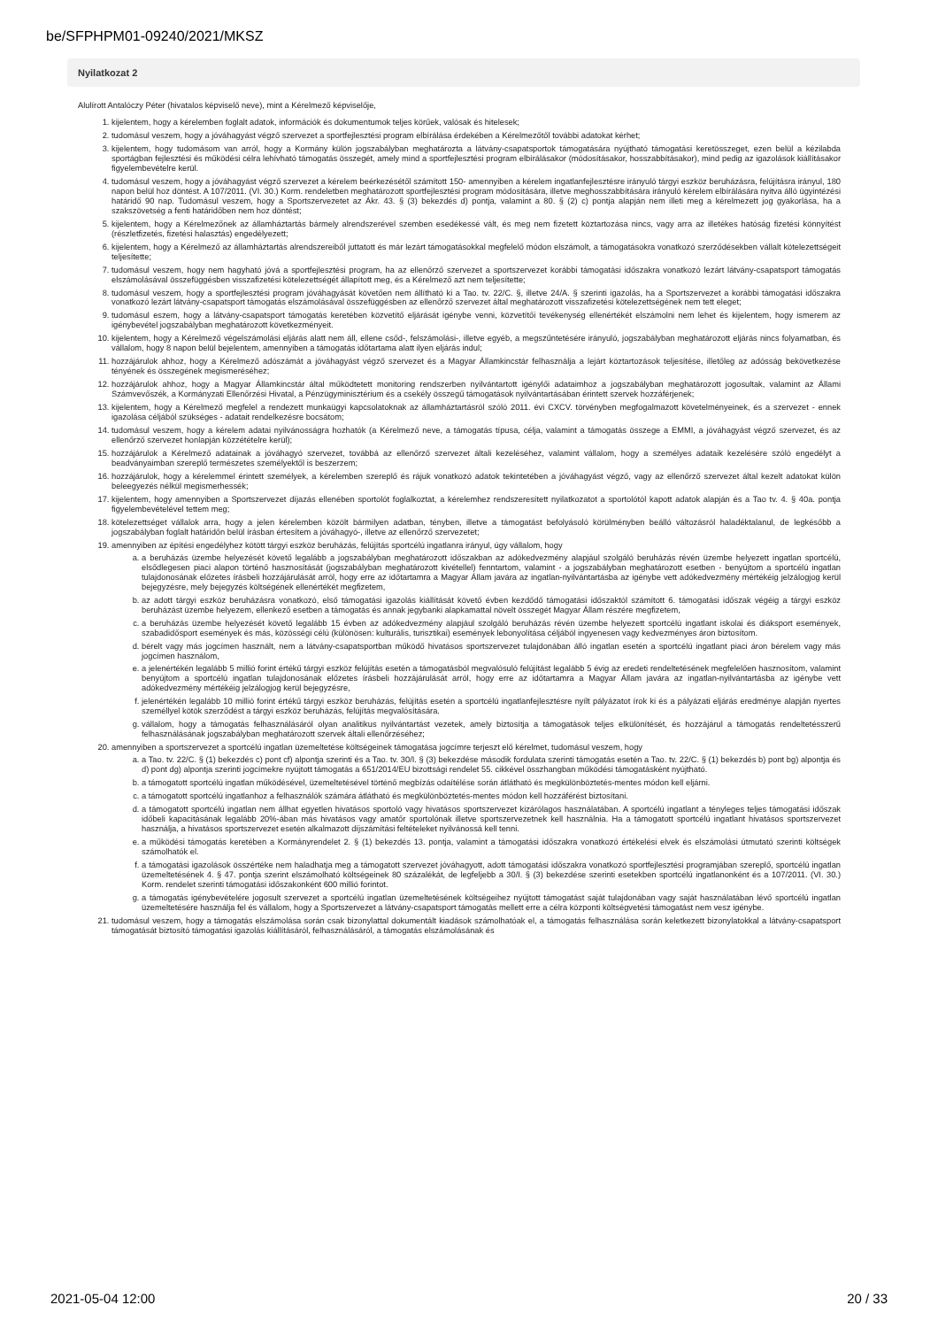be/SFPHPM01-09240/2021/MKSZ
Nyilatkozat 2
Alulírott Antalóczy Péter (hivatalos képviselő neve), mint a Kérelmező képviselője,
1. kijelentem, hogy a kérelemben foglalt adatok, információk és dokumentumok teljes körűek, valósak és hitelesek;
2. tudomásul veszem, hogy a jóváhagyást végző szervezet a sportfejlesztési program elbírálása érdekében a Kérelmezőtől további adatokat kérhet;
3. kijelentem, hogy tudomásom van arról, hogy a Kormány külön jogszabályban meghatározta a látvány-csapatsportok támogatására nyújtható támogatási keretösszeget, ezen belül a kézilabda sportágban fejlesztési és működési célra lehívható támogatás összegét, amely mind a sportfejlesztési program elbírálásakor (módosításakor, hosszabbításakor), mind pedig az igazolások kiállításakor figyelembevételre kerül.
4. tudomásul veszem, hogy a jóváhagyást végző szervezet a kérelem beérkezésétől számított 150- amennyiben a kérelem ingatlanfejlesztésre irányuló tárgyi eszköz beruházásra, felújításra irányul, 180 napon belül hoz döntést. A 107/2011. (VI. 30.) Korm. rendeletben meghatározott sportfejlesztési program módosítására, illetve meghosszabbítására irányuló kérelem elbírálására nyitva álló ügyintézési határidő 90 nap. Tudomásul veszem, hogy a Sportszervezetet az Ákr. 43. § (3) bekezdés d) pontja, valamint a 80. § (2) c) pontja alapján nem illeti meg a kérelmezett jog gyakorlása, ha a szakszövetség a fenti határidőben nem hoz döntést;
5. kijelentem, hogy a Kérelmezőnek az államháztartás bármely alrendszerével szemben esedékessé vált, és meg nem fizetett köztartozása nincs, vagy arra az illetékes hatóság fizetési könnyítést (részletfizetés, fizetési halasztás) engedélyezett;
6. kijelentem, hogy a Kérelmező az államháztartás alrendszereiből juttatott és már lezárt támogatásokkal megfelelő módon elszámolt, a támogatásokra vonatkozó szerződésekben vállalt kötelezettségeit teljesítette;
7. tudomásul veszem, hogy nem hagyható jóvá a sportfejlesztési program, ha az ellenőrző szervezet a sportszervezet korábbi támogatási időszakra vonatkozó lezárt látvány-csapatsport támogatás elszámolásával összefüggésben visszafizetési kötelezettségét állapított meg, és a Kérelmező azt nem teljesítette;
8. tudomásul veszem, hogy a sportfejlesztési program jóváhagyását követően nem állítható ki a Tao. tv. 22/C. §, illetve 24/A. § szerinti igazolás, ha a Sportszervezet a korábbi támogatási időszakra vonatkozó lezárt látvány-csapatsport támogatás elszámolásával összefüggésben az ellenőrző szervezet által meghatározott visszafizetési kötelezettségének nem tett eleget;
9. tudomásul eszem, hogy a látvány-csapatsport támogatás keretében közvetítő eljárását igénybe venni, közvetítői tevékenység ellenértékét elszámolni nem lehet és kijelentem, hogy ismerem az igénybevétel jogszabályban meghatározott következményeit.
10. kijelentem, hogy a Kérelmező végelszámolási eljárás alatt nem áll, ellene csőd-, felszámolási-, illetve egyéb, a megszűntetésére irányuló, jogszabályban meghatározott eljárás nincs folyamatban, és vállalom, hogy 8 napon belül bejelentem, amennyiben a támogatás időtartama alatt ilyen eljárás indul;
11. hozzájárulok ahhoz, hogy a Kérelmező adószámát a jóváhagyást végző szervezet és a Magyar Államkincstár felhasználja a lejárt köztartozások teljesítése, illetőleg az adósság bekövetkezése tényének és összegének megismeréséhez;
12. hozzájárulok ahhoz, hogy a Magyar Államkincstár által működtetett monitoring rendszerben nyilvántartott igénylői adataimhoz a jogszabályban meghatározott jogosultak, valamint az Állami Számvevőszék, a Kormányzati Ellenőrzési Hivatal, a Pénzügyminisztérium és a csekély összegű támogatások nyilvántartásában érintett szervek hozzáférjenek;
13. kijelentem, hogy a Kérelmező megfelel a rendezett munkaügyi kapcsolatoknak az államháztartásról szóló 2011. évi CXCV. törvényben megfogalmazott követelményeinek, és a szervezet - ennek igazolása céljából szükséges - adatait rendelkezésre bocsátom;
14. tudomásul veszem, hogy a kérelem adatai nyilvánosságra hozhatók (a Kérelmező neve, a támogatás típusa, célja, valamint a támogatás összege a EMMI, a jóváhagyást végző szervezet, és az ellenőrző szervezet honlapján közzétételre kerül);
15. hozzájárulok a Kérelmező adatainak a jóváhagyó szervezet, továbbá az ellenőrző szervezet általi kezeléséhez, valamint vállalom, hogy a személyes adataik kezelésére szóló engedélyt a beadványaimban szereplő természetes személyektől is beszerzem;
16. hozzájárulok, hogy a kérelemmel érintett személyek, a kérelemben szereplő és rájuk vonatkozó adatok tekintetében a jóváhagyást végző, vagy az ellenőrző szervezet által kezelt adatokat külön beleegyezés nélkül megismerhessék;
17. kijelentem, hogy amennyiben a Sportszervezet díjazás ellenében sportolót foglalkoztat, a kérelemhez rendszeresített nyilatkozatot a sportolótól kapott adatok alapján és a Tao tv. 4. § 40a. pontja figyelembevételével tettem meg;
18. kötelezettséget vállalok arra, hogy a jelen kérelemben közölt bármilyen adatban, tényben, illetve a támogatást befolyásoló körülményben beálló változásról haladéktalanul, de legkésőbb a jogszabályban foglalt határidőn belül írásban értesítem a jóváhagyó-, illetve az ellenőrző szervezetet;
19. amennyiben az építési engedélyhez kötött tárgyi eszköz beruházás, felújítás sportcélú ingatlanra irányul, úgy vállalom, hogy
a. a beruházás üzembe helyezését követő legalább a jogszabályban meghatározott időszakban az adókedvezmény alapjául szolgáló beruházás révén üzembe helyezett ingatlan sportcélú, elsődlegesen piaci alapon történő hasznosítását (jogszabályban meghatározott kivétellel) fenntartom, valamint - a jogszabályban meghatározott esetben - benyújtom a sportcélú ingatlan tulajdonosának előzetes írásbeli hozzájárulását arról, hogy erre az időtartamra a Magyar Állam javára az ingatlan-nyilvántartásba az igénybe vett adókedvezmény mértékéig jelzálogjog kerül bejegyzésre, mely bejegyzés költségének ellenértékét megfizetem,
b. az adott tárgyi eszköz beruházásra vonatkozó, első támogatási igazolás kiállítását követő évben kezdődő támogatási időszaktól számított 6. támogatási időszak végéig a tárgyi eszköz beruházást üzembe helyezem, ellenkező esetben a támogatás és annak jegybanki alapkamattal növelt összegét Magyar Állam részére megfizetem,
c. a beruházás üzembe helyezését követő legalább 15 évben az adókedvezmény alapjául szolgáló beruházás révén üzembe helyezett sportcélú ingatlant iskolai és diáksport események, szabadidősport események és más, közösségi célú (különösen: kulturális, turisztikai) események lebonyolítása céljából ingyenesen vagy kedvezményes áron biztosítom.
d. bérelt vagy más jogcímen használt, nem a látvány-csapatsportban működő hivatásos sportszervezet tulajdonában álló ingatlan esetén a sportcélú ingatlant piaci áron bérelem vagy más jogcímen használom,
e. a jelenértékén legalább 5 millió forint értékű tárgyi eszköz felújítás esetén a támogatásból megvalósuló felújítást legalább 5 évig az eredeti rendeltetésének megfelelően hasznosítom, valamint benyújtom a sportcélú ingatlan tulajdonosának előzetes írásbeli hozzájárulását arról, hogy erre az időtartamra a Magyar Állam javára az ingatlan-nyilvántartásba az igénybe vett adókedvezmény mértékéig jelzálogjog kerül bejegyzésre,
f. jelenértékén legalább 10 millió forint értékű tárgyi eszköz beruházás, felújítás esetén a sportcélú ingatlanfejlesztésre nyílt pályázatot írok ki és a pályázati eljárás eredménye alapján nyertes személlyel kötök szerződést a tárgyi eszköz beruházás, felújítás megvalósítására.
g. vállalom, hogy a támogatás felhasználásáról olyan analitikus nyilvántartást vezetek, amely biztosítja a támogatások teljes elkülönítését, és hozzájárul a támogatás rendeltetésszerű felhasználásának jogszabályban meghatározott szervek általi ellenőrzéséhez;
20. amennyiben a sportszervezet a sportcélú ingatlan üzemeltetése költségeinek támogatása jogcímre terjeszt elő kérelmet, tudomásul veszem, hogy
a. a Tao. tv. 22/C. § (1) bekezdés c) pont cf) alpontja szerinti és a Tao. tv. 30/I. § (3) bekezdése második fordulata szerinti támogatás esetén a Tao. tv. 22/C. § (1) bekezdés b) pont bg) alpontja és d) pont dg) alpontja szerinti jogcímekre nyújtott támogatás a 651/2014/EU bizottsági rendelet 55. cikkével összhangban működési támogatásként nyújtható.
b. a támogatott sportcélú ingatlan működésével, üzemeltetésével történő megbízás odaítélése során átlátható és megkülönböztetés-mentes módon kell eljárni.
c. a támogatott sportcélú ingatlanhoz a felhasználók számára átlátható és megkülönböztetés-mentes módon kell hozzáférést biztosítani.
d. a támogatott sportcélú ingatlan nem állhat egyetlen hivatásos sportoló vagy hivatásos sportszervezet kizárólagos használatában. A sportcélú ingatlant a tényleges teljes támogatási időszak időbeli kapacitásának legalább 20%-ában más hivatásos vagy amatőr sportolónak illetve sportszervezetnek kell használnia. Ha a támogatott sportcélú ingatlant hivatásos sportszervezet használja, a hivatásos sportszervezet esetén alkalmazott díjszámítási feltételeket nyilvánossá kell tenni.
e. a működési támogatás keretében a Kormányrendelet 2. § (1) bekezdés 13. pontja, valamint a támogatási időszakra vonatkozó értékelési elvek és elszámolási útmutató szerinti költségek számolhatók el.
f. a támogatási igazolások összértéke nem haladhatja meg a támogatott szervezet jóváhagyott, adott támogatási időszakra vonatkozó sportfejlesztési programjában szereplő, sportcélú ingatlan üzemeltetésének 4. § 47. pontja szerint elszámolható költségeinek 80 százalékát, de legfeljebb a 30/I. § (3) bekezdése szerinti esetekben sportcélú ingatlanonként és a 107/2011. (VI. 30.) Korm. rendelet szerinti támogatási időszakonként 600 millió forintot.
g. a támogatás igénybevételére jogosult szervezet a sportcélú ingatlan üzemeltetésének költségeihez nyújtott támogatást saját tulajdonában vagy saját használatában lévő sportcélú ingatlan üzemeltetésére használja fel és vállalom, hogy a Sportszervezet a látvány-csapatsport támogatás mellett erre a célra központi költségvetési támogatást nem vesz igénybe.
21. tudomásul veszem, hogy a támogatás elszámolása során csak bizonylattal dokumentált kiadások számolhatóak el, a támogatás felhasználása során keletkezett bizonylatokkal a látvány-csapatsport támogatását biztosító támogatási igazolás kiállításáról, felhasználásáról, a támogatás elszámolásának és
2021-05-04 12:00 20 / 33